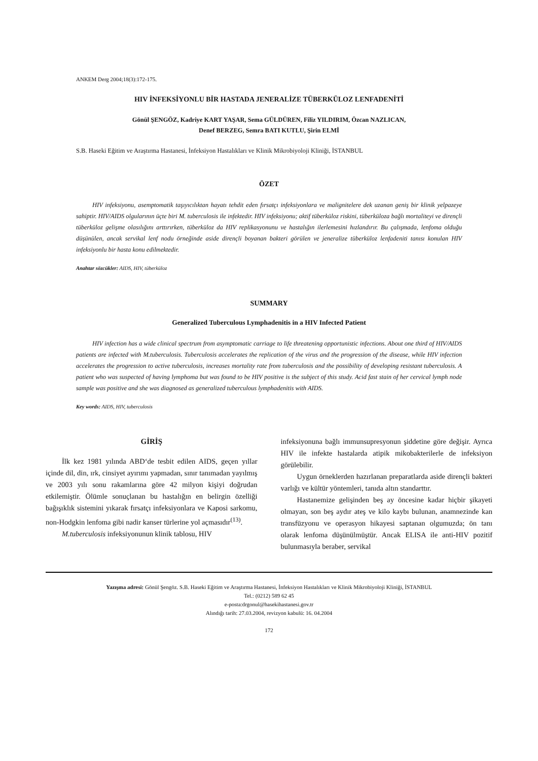ANKEM Derg 2004;18(3):172-175.
HIV İNFEKSİYONLU BİR HASTADA JENERALİZE TÜBERKÜLOZ LENFADENİTİ
Gönül ŞENGÖZ, Kadriye KART YAŞAR, Sema GÜLDÜREN, Filiz YILDIRIM, Özcan NAZLICAN,
Denef BERZEG, Semra BATI KUTLU, Şirin ELMİ
S.B. Haseki Eğitim ve Araştırma Hastanesi, İnfeksiyon Hastalıkları ve Klinik Mikrobiyoloji Kliniği, İSTANBUL
ÖZET
HIV infeksiyonu, asemptomatik taşıyıcılıktan hayatı tehdit eden fırsatçı infeksiyonlara ve malignitelere dek uzanan geniş bir klinik yelpazeye sahiptir. HIV/AIDS olgularının üçte biri M. tuberculosis ile infektedir. HIV infeksiyonu; aktif tüberküloz riskini, tüberküloza bağlı mortaliteyi ve dirençli tüberküloz gelişme olasılığını arttırırken, tüberküloz da HIV replikasyonunu ve hastalığın ilerlemesini hızlandırır. Bu çalışmada, lenfoma olduğu düşünülen, ancak servikal lenf nodu örneğinde aside dirençli boyanan bakteri görülen ve jeneralize tüberküloz lenfadeniti tanısı konulan HIV infeksiyonlu bir hasta konu edilmektedir.
Anahtar sözcükler: AIDS, HIV, tüberküloz
SUMMARY
Generalized Tuberculous Lymphadenitis in a HIV Infected Patient
HIV infection has a wide clinical spectrum from asymptomatic carriage to life threatening opportunistic infections. About one third of HIV/AIDS patients are infected with M.tuberculosis. Tuberculosis accelerates the replication of the virus and the progression of the disease, while HIV infection accelerates the progression to active tuberculosis, increases mortality rate from tuberculosis and the possibility of developing resistant tuberculosis. A patient who was suspected of having lymphoma but was found to be HIV positive is the subject of this study. Acid fast stain of her cervical lymph node sample was positive and she was diagnosed as generalized tuberculous lymphadenitis with AIDS.
Key words: AIDS, HIV, tuberculosis
GİRİŞ
İlk kez 1981 yılında ABD‘de tesbit edilen AIDS, geçen yıllar içinde dil, din, ırk, cinsiyet ayırımı yapmadan, sınır tanımadan yayılmış ve 2003 yılı sonu rakamlarına göre 42 milyon kişiyi doğrudan etkilemiştir. Ölümle sonuçlanan bu hastalığın en belirgin özelliği bağışıklık sistemini yıkarak fırsatçı infeksiyonlara ve Kaposi sarkomu, non-Hodgkin lenfoma gibi nadir kanser türlerine yol açmasıdır<sup>(13)</sup>.
M.tuberculosis infeksiyonunun klinik tablosu, HIV
infeksiyonuna bağlı immunsupresyonun şiddetine göre değişir. Ayrıca HIV ile infekte hastalarda atipik mikobakterilerle de infeksiyon görülebilir.
Uygun örneklerden hazırlanan preparatlarda aside dirençli bakteri varlığı ve kültür yöntemleri, tanıda altın standarttır.
Hastanemize gelişinden beş ay öncesine kadar hiçbir şikayeti olmayan, son beş aydır ateş ve kilo kaybı bulunan, anamnezinde kan transfüzyonu ve operasyon hikayesi saptanan olgumuzda; ön tanı olarak lenfoma düşünülmüştür. Ancak ELISA ile anti-HIV pozitif bulunmasıyla beraber, servikal
Yazışma adresi: Gönül Şengöz. S.B. Haseki Eğitim ve Araştırma Hastanesi, İnfeksiyon Hastalıkları ve Klinik Mikrobiyoloji Kliniği, İSTANBUL
Tel.: (0212) 589 62 45
e-posta:drgonul@hasekihastanesi.gov.tr
Alındığı tarih: 27.03.2004, revizyon kabulü: 16. 04.2004
172